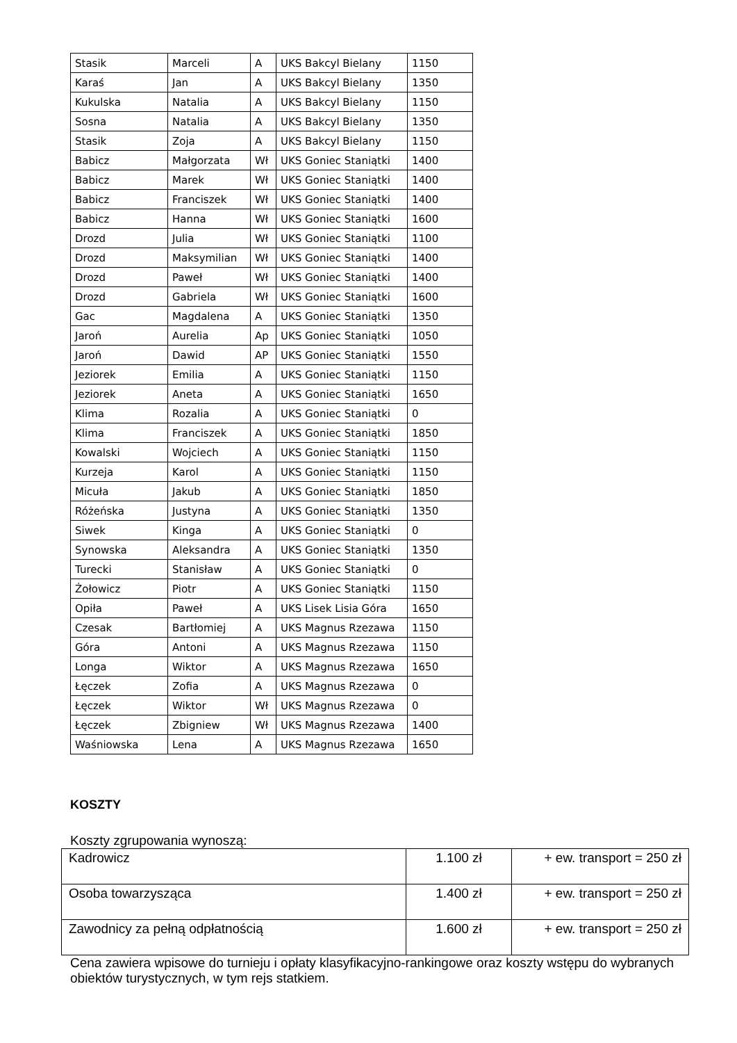| Stasik | Marceli | A | UKS Bakcyl Bielany | 1150 |
| Karaś | Jan | A | UKS Bakcyl Bielany | 1350 |
| Kukulska | Natalia | A | UKS Bakcyl Bielany | 1150 |
| Sosna | Natalia | A | UKS Bakcyl Bielany | 1350 |
| Stasik | Zoja | A | UKS Bakcyl Bielany | 1150 |
| Babicz | Małgorzata | Wł | UKS Goniec Staniątki | 1400 |
| Babicz | Marek | Wł | UKS Goniec Staniątki | 1400 |
| Babicz | Franciszek | Wł | UKS Goniec Staniątki | 1400 |
| Babicz | Hanna | Wł | UKS Goniec Staniątki | 1600 |
| Drozd | Julia | Wł | UKS Goniec Staniątki | 1100 |
| Drozd | Maksymilian | Wł | UKS Goniec Staniątki | 1400 |
| Drozd | Paweł | Wł | UKS Goniec Staniątki | 1400 |
| Drozd | Gabriela | Wł | UKS Goniec Staniątki | 1600 |
| Gac | Magdalena | A | UKS Goniec Staniątki | 1350 |
| Jaroń | Aurelia | Ap | UKS Goniec Staniątki | 1050 |
| Jaroń | Dawid | AP | UKS Goniec Staniątki | 1550 |
| Jeziorek | Emilia | A | UKS Goniec Staniątki | 1150 |
| Jeziorek | Aneta | A | UKS Goniec Staniątki | 1650 |
| Klima | Rozalia | A | UKS Goniec Staniątki | 0 |
| Klima | Franciszek | A | UKS Goniec Staniątki | 1850 |
| Kowalski | Wojciech | A | UKS Goniec Staniątki | 1150 |
| Kurzeja | Karol | A | UKS Goniec Staniątki | 1150 |
| Micuła | Jakub | A | UKS Goniec Staniątki | 1850 |
| Różeńska | Justyna | A | UKS Goniec Staniątki | 1350 |
| Siwek | Kinga | A | UKS Goniec Staniątki | 0 |
| Synowska | Aleksandra | A | UKS Goniec Staniątki | 1350 |
| Turecki | Stanisław | A | UKS Goniec Staniątki | 0 |
| Żołowicz | Piotr | A | UKS Goniec Staniątki | 1150 |
| Opiła | Paweł | A | UKS Lisek Lisia Góra | 1650 |
| Czesak | Bartłomiej | A | UKS Magnus Rzezawa | 1150 |
| Góra | Antoni | A | UKS Magnus Rzezawa | 1150 |
| Longa | Wiktor | A | UKS Magnus Rzezawa | 1650 |
| Łęczek | Zofia | A | UKS Magnus Rzezawa | 0 |
| Łęczek | Wiktor | Wł | UKS Magnus Rzezawa | 0 |
| Łęczek | Zbigniew | Wł | UKS Magnus Rzezawa | 1400 |
| Waśniowska | Lena | A | UKS Magnus Rzezawa | 1650 |
KOSZTY
Koszty zgrupowania wynoszą:
| Kadrowicz | 1.100 zł | + ew. transport = 250 zł |
| Osoba towarzysząca | 1.400 zł | + ew. transport = 250 zł |
| Zawodnicy za pełną odpłatnością | 1.600 zł | + ew. transport = 250 zł |
Cena zawiera wpisowe do turnieju i opłaty klasyfikacyjno-rankingowe oraz koszty wstępu do wybranych obiektów turystycznych, w tym rejs statkiem.